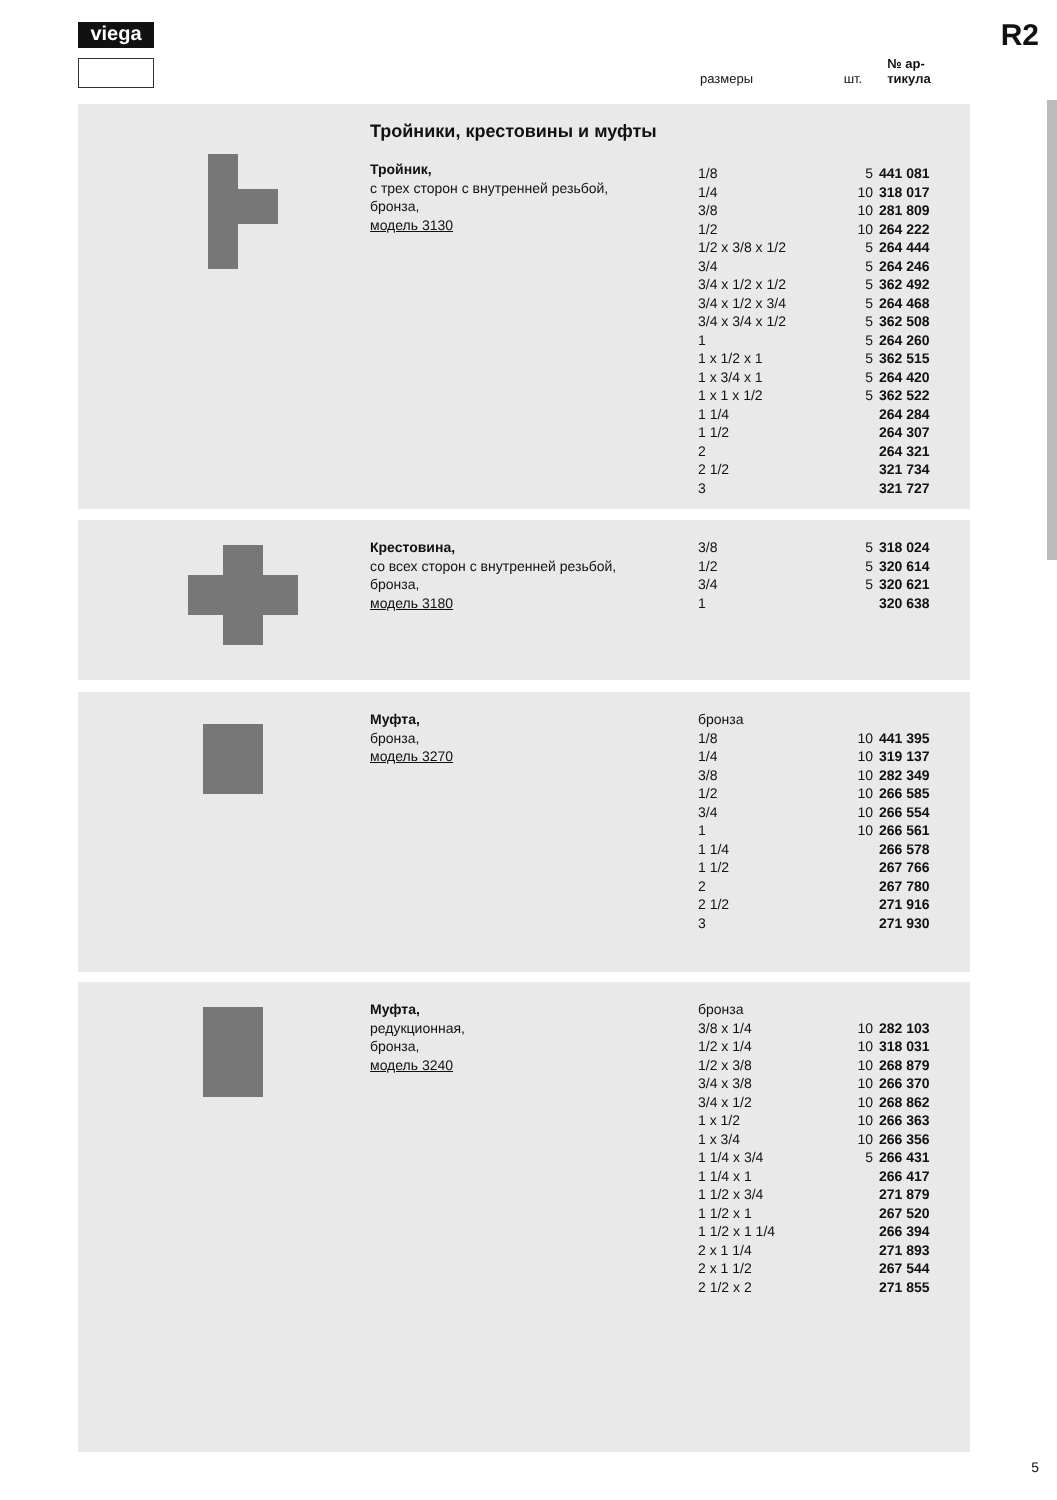viega R2
размеры шт. № ар-
тикула
Тройники, крестовины и муфты
Тройник,
с трех сторон с внутренней резьбой,
бронза,
модель 3130
| 1/8 | 5 | 441 081 |
| 1/4 | 10 | 318 017 |
| 3/8 | 10 | 281 809 |
| 1/2 | 10 | 264 222 |
| 1/2 x 3/8 x 1/2 | 5 | 264 444 |
| 3/4 | 5 | 264 246 |
| 3/4 x 1/2 x 1/2 | 5 | 362 492 |
| 3/4 x 1/2 x 3/4 | 5 | 264 468 |
| 3/4 x 3/4 x 1/2 | 5 | 362 508 |
| 1 | 5 | 264 260 |
| 1 x 1/2 x 1 | 5 | 362 515 |
| 1 x 3/4 x 1 | 5 | 264 420 |
| 1 x 1 x 1/2 | 5 | 362 522 |
| 1 1/4 | | 264 284 |
| 1 1/2 | | 264 307 |
| 2 | | 264 321 |
| 2 1/2 | | 321 734 |
| 3 | | 321 727 |
Крестовина,
со всех сторон с внутренней резьбой,
бронза,
модель 3180
| 3/8 | 5 | 318 024 |
| 1/2 | 5 | 320 614 |
| 3/4 | 5 | 320 621 |
| 1 | | 320 638 |
Муфта,
бронза,
модель 3270
| бронза | | |
| 1/8 | 10 | 441 395 |
| 1/4 | 10 | 319 137 |
| 3/8 | 10 | 282 349 |
| 1/2 | 10 | 266 585 |
| 3/4 | 10 | 266 554 |
| 1 | 10 | 266 561 |
| 1 1/4 | | 266 578 |
| 1 1/2 | | 267 766 |
| 2 | | 267 780 |
| 2 1/2 | | 271 916 |
| 3 | | 271 930 |
Муфта,
редукционная,
бронза,
модель 3240
| бронза | | |
| 3/8 x 1/4 | 10 | 282 103 |
| 1/2 x 1/4 | 10 | 318 031 |
| 1/2 x 3/8 | 10 | 268 879 |
| 3/4 x 3/8 | 10 | 266 370 |
| 3/4 x 1/2 | 10 | 268 862 |
| 1 x 1/2 | 10 | 266 363 |
| 1 x 3/4 | 10 | 266 356 |
| 1 1/4 x 3/4 | 5 | 266 431 |
| 1 1/4 x 1 | | 266 417 |
| 1 1/2 x 3/4 | | 271 879 |
| 1 1/2 x 1 | | 267 520 |
| 1 1/2 x 1 1/4 | | 266 394 |
| 2 x 1 1/4 | | 271 893 |
| 2 x 1 1/2 | | 267 544 |
| 2 1/2 x 2 | | 271 855 |
5